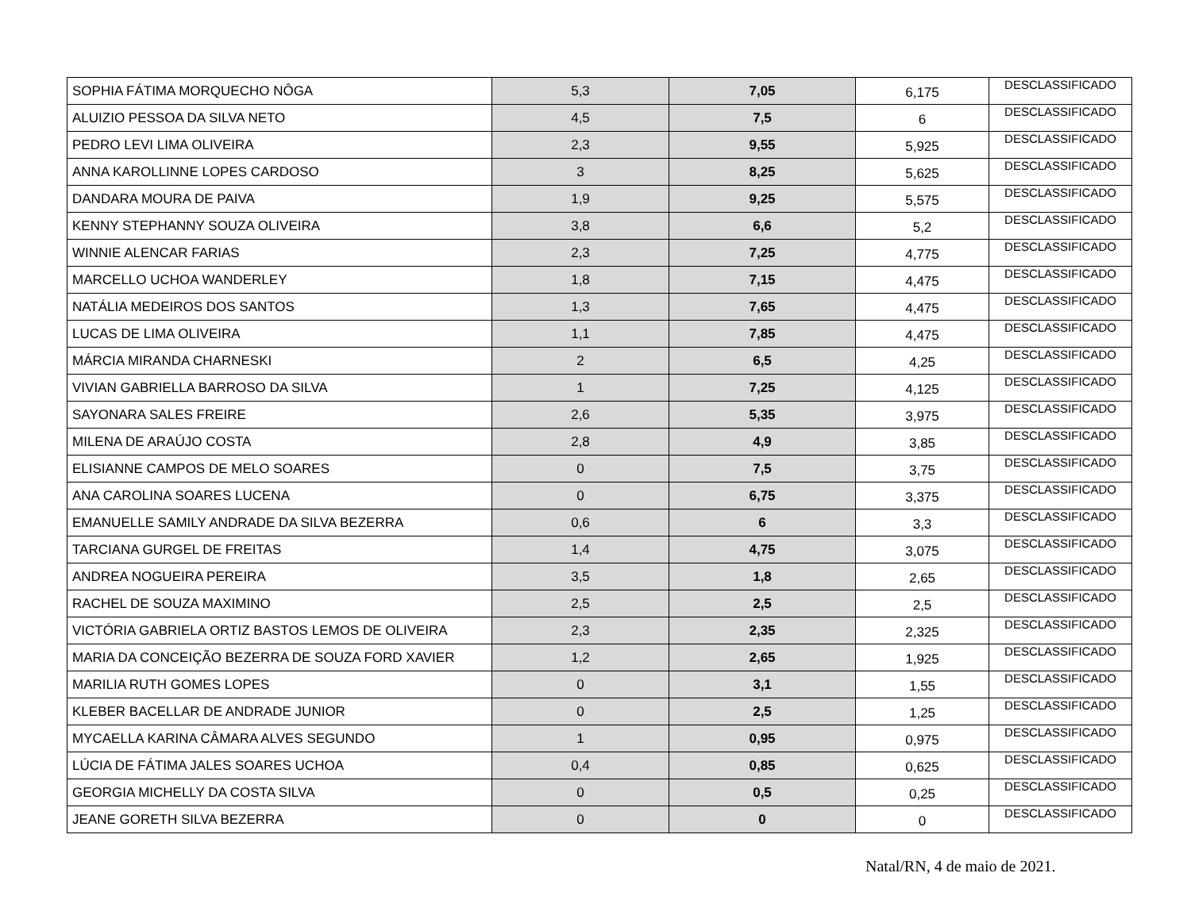| SOPHIA FÁTIMA MORQUECHO NÔGA | 5,3 | 7,05 | 6,175 | DESCLASSIFICADO |
| ALUIZIO PESSOA DA SILVA NETO | 4,5 | 7,5 | 6 | DESCLASSIFICADO |
| PEDRO LEVI LIMA OLIVEIRA | 2,3 | 9,55 | 5,925 | DESCLASSIFICADO |
| ANNA KAROLLINNE LOPES CARDOSO | 3 | 8,25 | 5,625 | DESCLASSIFICADO |
| DANDARA MOURA DE PAIVA | 1,9 | 9,25 | 5,575 | DESCLASSIFICADO |
| KENNY STEPHANNY SOUZA OLIVEIRA | 3,8 | 6,6 | 5,2 | DESCLASSIFICADO |
| WINNIE ALENCAR FARIAS | 2,3 | 7,25 | 4,775 | DESCLASSIFICADO |
| MARCELLO UCHOA WANDERLEY | 1,8 | 7,15 | 4,475 | DESCLASSIFICADO |
| NATÁLIA MEDEIROS DOS SANTOS | 1,3 | 7,65 | 4,475 | DESCLASSIFICADO |
| LUCAS DE LIMA OLIVEIRA | 1,1 | 7,85 | 4,475 | DESCLASSIFICADO |
| MÁRCIA MIRANDA CHARNESKI | 2 | 6,5 | 4,25 | DESCLASSIFICADO |
| VIVIAN GABRIELLA BARROSO DA SILVA | 1 | 7,25 | 4,125 | DESCLASSIFICADO |
| SAYONARA SALES FREIRE | 2,6 | 5,35 | 3,975 | DESCLASSIFICADO |
| MILENA DE ARAÚJO COSTA | 2,8 | 4,9 | 3,85 | DESCLASSIFICADO |
| ELISIANNE CAMPOS DE MELO SOARES | 0 | 7,5 | 3,75 | DESCLASSIFICADO |
| ANA CAROLINA SOARES LUCENA | 0 | 6,75 | 3,375 | DESCLASSIFICADO |
| EMANUELLE SAMILY ANDRADE DA SILVA BEZERRA | 0,6 | 6 | 3,3 | DESCLASSIFICADO |
| TARCIANA GURGEL DE FREITAS | 1,4 | 4,75 | 3,075 | DESCLASSIFICADO |
| ANDREA NOGUEIRA PEREIRA | 3,5 | 1,8 | 2,65 | DESCLASSIFICADO |
| RACHEL DE SOUZA MAXIMINO | 2,5 | 2,5 | 2,5 | DESCLASSIFICADO |
| VICTÓRIA GABRIELA ORTIZ BASTOS LEMOS DE OLIVEIRA | 2,3 | 2,35 | 2,325 | DESCLASSIFICADO |
| MARIA DA CONCEIÇÃO BEZERRA DE SOUZA FORD XAVIER | 1,2 | 2,65 | 1,925 | DESCLASSIFICADO |
| MARILIA RUTH GOMES LOPES | 0 | 3,1 | 1,55 | DESCLASSIFICADO |
| KLEBER BACELLAR DE ANDRADE JUNIOR | 0 | 2,5 | 1,25 | DESCLASSIFICADO |
| MYCAELLA KARINA CÂMARA ALVES SEGUNDO | 1 | 0,95 | 0,975 | DESCLASSIFICADO |
| LÚCIA DE FÁTIMA JALES SOARES UCHOA | 0,4 | 0,85 | 0,625 | DESCLASSIFICADO |
| GEORGIA MICHELLY DA COSTA SILVA | 0 | 0,5 | 0,25 | DESCLASSIFICADO |
| JEANE GORETH SILVA BEZERRA | 0 | 0 | 0 | DESCLASSIFICADO |
Natal/RN, 4 de maio de 2021.